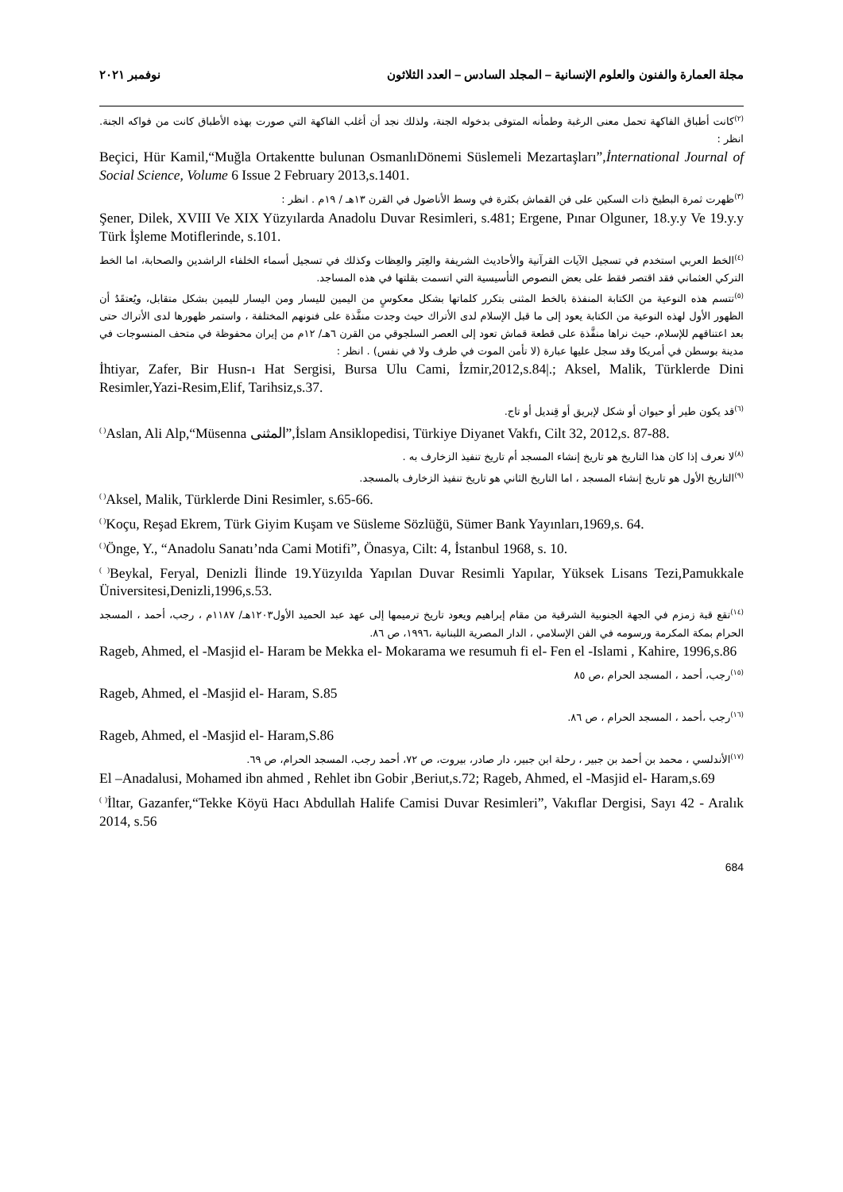مجلة العمارة والفنون والعلوم الإنسانية – المجلد السادس – العدد الثلاثون نوفمبر ٢٠٢١
<sup>(٢)</sup> كانت أطباق الفاكهة تحمل معنى الرغبة وطمأنه المتوفى بدخوله الجنة، ولذلك نجد أن أغلب الفاكهة التي صورت بهذه الأطباق كانت من فواكه الجنة. انظر :
Beçici, Hür Kamil,“Muğla Ortakentte bulunan OsmanlıDönemi Süslemeli Mezartaşları”,İnternational Journal of Social Science, Volume 6 Issue 2 February 2013,s.1401.
<sup>(٣)</sup> ظهرت ثمرة البطيخ ذات السكين على فن القماش بكثرة في وسط الأناضول في القرن ١٣هـ / ١٩م . انظر :
Şener, Dilek, XVIII Ve XIX Yüzyılarda Anadolu Duvar Resimleri, s.481; Ergene, Pınar Olguner, 18.y.y Ve 19.y.y Türk İşleme Motiflerinde, s.101.
<sup>(٤)</sup> الخط العربي استخدم في تسجيل الآيات القرآنية والأحاديث الشريفة والعِبَر والعِظات وكذلك في تسجيل أسماء الخلفاء الراشدين والصحابة، اما الخط التركي العثماني فقد اقتصر فقط على بعض النصوص التأسيسية التي اتسمت بقلتها في هذه المساجد.
<sup>(٥)</sup> تتسم هذه النوعية من الكتابة المنفذة بالخط المثنى بتكرر كلماتها بشكل معكوسٍ من اليمين لليسار ومن اليسار لليمين بشكل متقابل، ويُعتقَدُ أن الظهور الأول لهذه النوعية من الكتابة يعود إلى ما قبل الإسلام لدى الأتراك حيث وجدت منفَّذة على فنونهم المختلفة ، واستمر ظهورها لدى الأتراك حتى بعد اعتناقهم للإسلام، حيث نراها منفَّذة على قطعة قماش تعود إلى العصر السلجوقي من القرن ٦هـ/ ١٢م من إيران محفوظة في متحف المنسوجات في مدينة بوسطن في أمريكا وقد سجل عليها عبارة (لا تأمن الموت في طرف ولا في نفس) . انظر :
İhtiyar, Zafer, Bir Husn-ı Hat Sergisi, Bursa Ulu Cami, İzmir,2012,s.84|.; Aksel, Malik, Türklerde Dini Resimler,Yazi-Resim,Elif, Tarihsiz,s.37.
<sup>(٦)</sup> قد يكون طير أو حيوان أو شكل لإبريق أو قِنديل أو تاج.
<sup>( )</sup>Aslan, Ali Alp,“Müsenna المثنى”,İslam Ansiklopedisi, Türkiye Diyanet Vakfı, Cilt 32, 2012,s. 87-88.
<sup>(٨)</sup> لا نعرف إذا كان هذا التاريخ هو تاريخ إنشاء المسجد أم تاريخ تنفيذ الزخارف به .
<sup>(٩)</sup> التاريخ الأول هو تاريخ إنشاء المسجد ، اما التاريخ الثاني هو تاريخ تنفيذ الزخارف بالمسجد.
<sup>( )</sup>Aksel, Malik, Türklerde Dini Resimler, s.65-66.
<sup>( )</sup>Koçu, Reşad Ekrem, Türk Giyim Kuşam ve Süsleme Sözlüğü, Sümer Bank Yayınları,1969,s. 64.
<sup>( )</sup>Önge, Y., “Anadolu Sanatı’nda Cami Motifi”, Önasya, Cilt: 4, İstanbul 1968, s. 10.
<sup>( )</sup>Beykal, Feryal, Denizli İlinde 19.Yüzyılda Yapılan Duvar Resimli Yapılar, Yüksek Lisans Tezi,Pamukkale Üniversitesi,Denizli,1996,s.53.
<sup>(١٤)</sup> تقع قبة زمزم في الجهة الجنوبية الشرقية من مقام إبراهيم ويعود تاريخ ترميمها إلى عهد عبد الحميد الأول١٢٠٣هـ/ ١١٨٧م ، رجب، أحمد ، المسجد الحرام بمكة المكرمة ورسومه في الفن الإسلامي ، الدار المصرية اللبنانية ،١٩٩٦، ص ٨٦.
Rageb, Ahmed, el -Masjid el- Haram be Mekka el- Mokarama we resumuh fi el- Fen el -Islami , Kahire, 1996,s.86
<sup>(١٥)</sup> رجب، أحمد ، المسجد الحرام ،ص ٨٥
Rageb, Ahmed, el -Masjid el- Haram, S.85
<sup>(١٦)</sup> رجب ،أحمد ، المسجد الحرام ، ص ٨٦.
Rageb, Ahmed, el -Masjid el- Haram,S.86
<sup>(١٧)</sup> الأندلسي ، محمد بن أحمد بن جبير ، رحلة ابن جبير، دار صادر، بيروت، ص ٧٢، أحمد رجب، المسجد الحرام، ص ٦٩.
El –Anadalusi, Mohamed ibn ahmed , Rehlet ibn Gobir ,Beriut,s.72; Rageb, Ahmed, el -Masjid el- Haram,s.69
<sup>( )</sup>İltar, Gazanfer,“Tekke Köyü Hacı Abdullah Halife Camisi Duvar Resimleri”, Vakıflar Dergisi, Sayı 42 - Aralık 2014, s.56
684